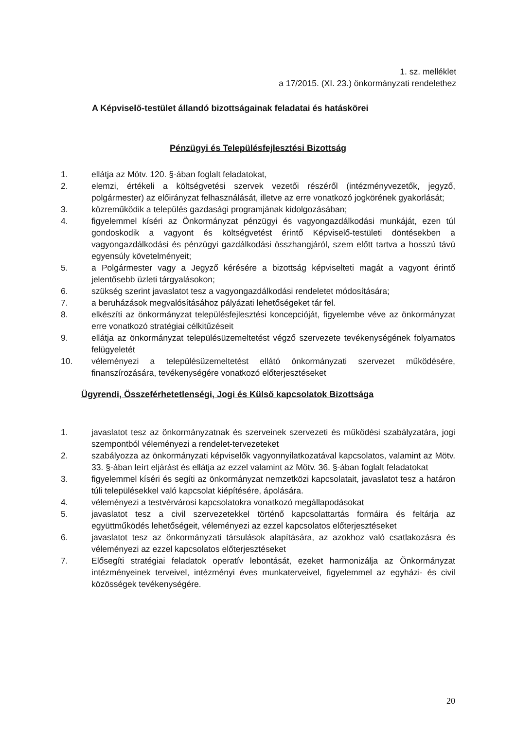1. sz. melléklet
a 17/2015. (XI. 23.) önkormányzati rendelethez
A Képviselő-testület állandó bizottságainak feladatai és hatáskörei
Pénzügyi és Településfejlesztési Bizottság
1. ellátja az Mötv. 120. §-ában foglalt feladatokat,
2. elemzi, értékeli a költségvetési szervek vezetői részéről (intézményvezetők, jegyző, polgármester) az előirányzat felhasználását, illetve az erre vonatkozó jogkörének gyakorlását;
3. közreműködik a település gazdasági programjának kidolgozásában;
4. figyelemmel kíséri az Önkormányzat pénzügyi és vagyongazdálkodási munkáját, ezen túl gondoskodik a vagyont és költségvetést érintő Képviselő-testületi döntésekben a vagyongazdálkodási és pénzügyi gazdálkodási összhangjáról, szem előtt tartva a hosszú távú egyensúly követelményeit;
5. a Polgármester vagy a Jegyző kérésére a bizottság képviselteti magát a vagyont érintő jelentősebb üzleti tárgyalásokon;
6. szükség szerint javaslatot tesz a vagyongazdálkodási rendeletet módosítására;
7. a beruházások megvalósításához pályázati lehetőségeket tár fel.
8. elkészíti az önkormányzat településfejlesztési koncepcióját, figyelembe véve az önkormányzat erre vonatkozó stratégiai célkitűzéseit
9. ellátja az önkormányzat településüzemeltetést végző szervezete tevékenységének folyamatos felügyeletét
10. véleményezi a településüzemeltetést ellátó önkormányzati szervezet működésére, finanszírozására, tevékenységére vonatkozó előterjesztéseket
Ügyrendi, Összeférhetetlenségi, Jogi és Külső kapcsolatok Bizottsága
1. javaslatot tesz az önkormányzatnak és szerveinek szervezeti és működési szabályzatára, jogi szempontból véleményezi a rendelet-tervezeteket
2. szabályozza az önkormányzati képviselők vagyonnyilatkozatával kapcsolatos, valamint az Mötv. 33. §-ában leírt eljárást és ellátja az ezzel valamint az Mötv. 36. §-ában foglalt feladatokat
3. figyelemmel kíséri és segíti az önkormányzat nemzetközi kapcsolatait, javaslatot tesz a határon túli településekkel való kapcsolat kiépítésére, ápolására.
4. véleményezi a testvérvárosi kapcsolatokra vonatkozó megállapodásokat
5. javaslatot tesz a civil szervezetekkel történő kapcsolattartás formáira és feltárja az együttműködés lehetőségeit, véleményezi az ezzel kapcsolatos előterjesztéseket
6. javaslatot tesz az önkormányzati társulások alapítására, az azokhoz való csatlakozásra és véleményezi az ezzel kapcsolatos előterjesztéseket
7. Elősegíti stratégiai feladatok operatív lebontását, ezeket harmonizálja az Önkormányzat intézményeinek terveivel, intézményi éves munkaterveivel, figyelemmel az egyházi- és civil közösségek tevékenységére.
20